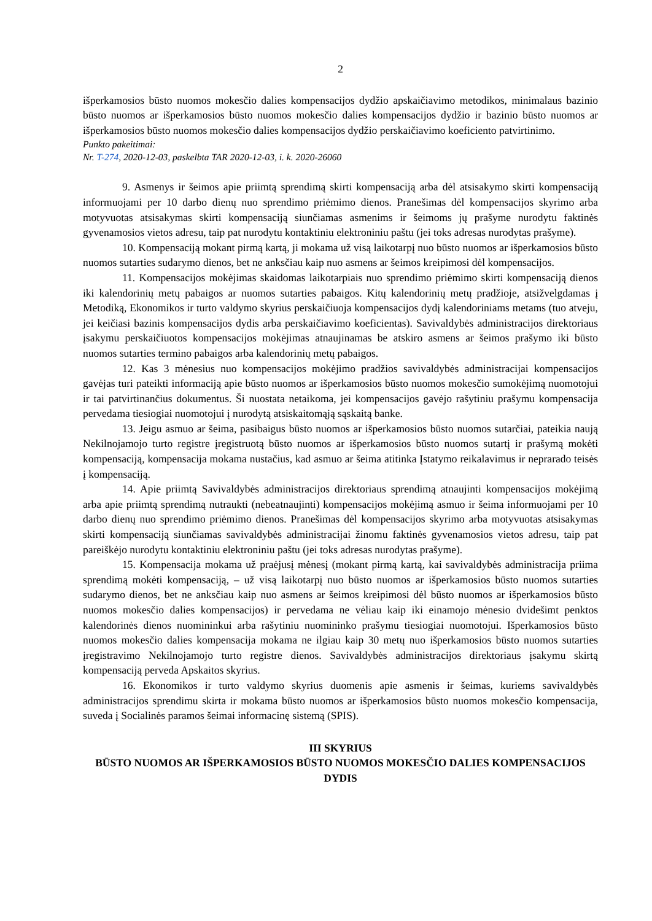2
išperkamosios būsto nuomos mokesčio dalies kompensacijos dydžio apskaičiavimo metodikos, minimalaus bazinio būsto nuomos ar išperkamosios būsto nuomos mokesčio dalies kompensacijos dydžio ir bazinio būsto nuomos ar išperkamosios būsto nuomos mokesčio dalies kompensacijos dydžio perskaičiavimo koeficiento patvirtinimo.
Punkto pakeitimai:
Nr. T-274, 2020-12-03, paskelbta TAR 2020-12-03, i. k. 2020-26060
9. Asmenys ir šeimos apie priimtą sprendimą skirti kompensaciją arba dėl atsisakymo skirti kompensaciją informuojami per 10 darbo dienų nuo sprendimo priėmimo dienos. Pranešimas dėl kompensacijos skyrimo arba motyvuotas atsisakymas skirti kompensaciją siunčiamas asmenims ir šeimoms jų prašyme nurodytu faktinės gyvenamosios vietos adresu, taip pat nurodytu kontaktiniu elektroniniu paštu (jei toks adresas nurodytas prašyme).
10. Kompensaciją mokant pirmą kartą, ji mokama už visą laikotarpį nuo būsto nuomos ar išperkamosios būsto nuomos sutarties sudarymo dienos, bet ne anksčiau kaip nuo asmens ar šeimos kreipimosi dėl kompensacijos.
11. Kompensacijos mokėjimas skaidomas laikotarpiais nuo sprendimo priėmimo skirti kompensaciją dienos iki kalendorinių metų pabaigos ar nuomos sutarties pabaigos. Kitų kalendorinių metų pradžioje, atsižvelgdamas į Metodiką, Ekonomikos ir turto valdymo skyrius perskaičiuoja kompensacijos dydį kalendoriniams metams (tuo atveju, jei keičiasi bazinis kompensacijos dydis arba perskaičiavimo koeficientas). Savivaldybės administracijos direktoriaus įsakymu perskaičiuotos kompensacijos mokėjimas atnaujinamas be atskiro asmens ar šeimos prašymo iki būsto nuomos sutarties termino pabaigos arba kalendorinių metų pabaigos.
12. Kas 3 mėnesius nuo kompensacijos mokėjimo pradžios savivaldybės administracijai kompensacijos gavėjas turi pateikti informaciją apie būsto nuomos ar išperkamosios būsto nuomos mokesčio sumokėjimą nuomotojui ir tai patvirtinančius dokumentus. Ši nuostata netaikoma, jei kompensacijos gavėjo rašytiniu prašymu kompensacija pervedama tiesiogiai nuomotojui į nurodytą atsiskaitomąją sąskaitą banke.
13. Jeigu asmuo ar šeima, pasibaigus būsto nuomos ar išperkamosios būsto nuomos sutarčiai, pateikia naują Nekilnojamojo turto registre įregistruotą būsto nuomos ar išperkamosios būsto nuomos sutartį ir prašymą mokėti kompensaciją, kompensacija mokama nustačius, kad asmuo ar šeima atitinka Įstatymo reikalavimus ir neprarado teisės į kompensaciją.
14. Apie priimtą Savivaldybės administracijos direktoriaus sprendimą atnaujinti kompensacijos mokėjimą arba apie priimtą sprendimą nutraukti (nebeatnaujinti) kompensacijos mokėjimą asmuo ir šeima informuojami per 10 darbo dienų nuo sprendimo priėmimo dienos. Pranešimas dėl kompensacijos skyrimo arba motyvuotas atsisakymas skirti kompensaciją siunčiamas savivaldybės administracijai žinomu faktinės gyvenamosios vietos adresu, taip pat pareiškėjo nurodytu kontaktiniu elektroniniu paštu (jei toks adresas nurodytas prašyme).
15. Kompensacija mokama už praėjusį mėnesį (mokant pirmą kartą, kai savivaldybės administracija priima sprendimą mokėti kompensaciją, – už visą laikotarpį nuo būsto nuomos ar išperkamosios būsto nuomos sutarties sudarymo dienos, bet ne anksčiau kaip nuo asmens ar šeimos kreipimosi dėl būsto nuomos ar išperkamosios būsto nuomos mokesčio dalies kompensacijos) ir pervedama ne vėliau kaip iki einamojo mėnesio dvidešimt penktos kalendorinės dienos nuomininkui arba rašytiniu nuomininko prašymu tiesiogiai nuomotojui. Išperkamosios būsto nuomos mokesčio dalies kompensacija mokama ne ilgiau kaip 30 metų nuo išperkamosios būsto nuomos sutarties įregistravimo Nekilnojamojo turto registre dienos. Savivaldybės administracijos direktoriaus įsakymu skirtą kompensaciją perveda Apskaitos skyrius.
16. Ekonomikos ir turto valdymo skyrius duomenis apie asmenis ir šeimas, kuriems savivaldybės administracijos sprendimu skirta ir mokama būsto nuomos ar išperkamosios būsto nuomos mokesčio kompensacija, suveda į Socialinės paramos šeimai informacinę sistemą (SPIS).
III SKYRIUS
BŪSTO NUOMOS AR IŠPERKAMOSIOS BŪSTO NUOMOS MOKESČIO DALIES KOMPENSACIJOS DYDIS